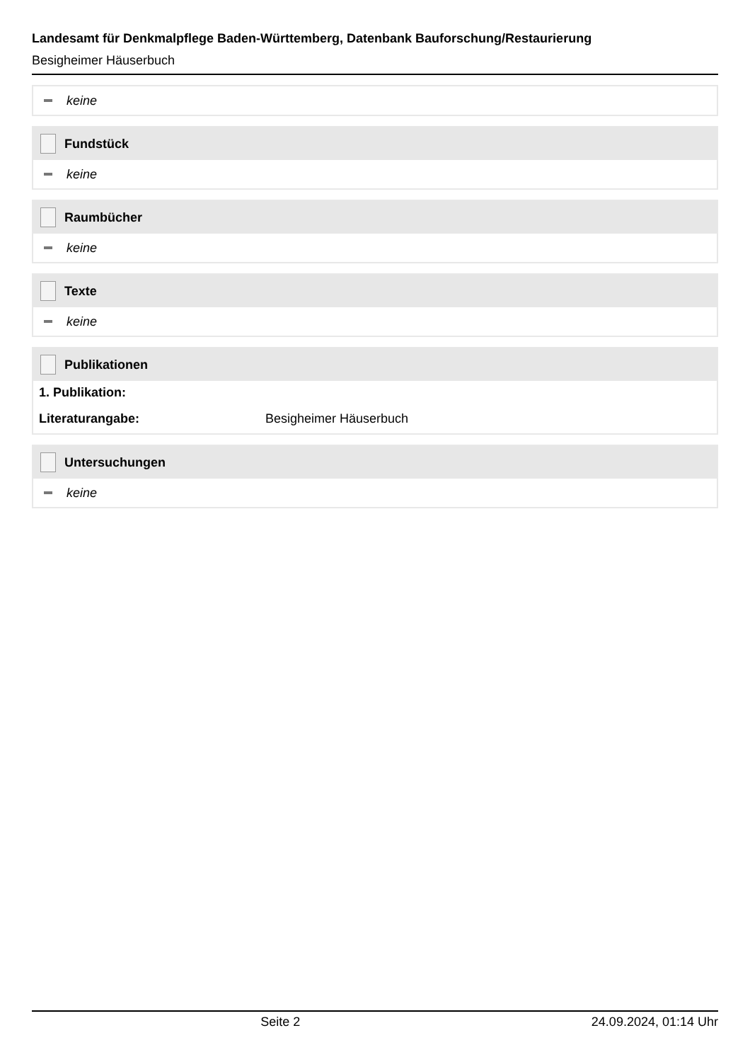Landesamt für Denkmalpflege Baden-Württemberg, Datenbank Bauforschung/Restaurierung
Besigheimer Häuserbuch
keine
Fundstück
keine
Raumbücher
keine
Texte
keine
Publikationen
1. Publikation:
Literaturangabe: Besigheimer Häuserbuch
Untersuchungen
keine
Seite 2 24.09.2024, 01:14 Uhr